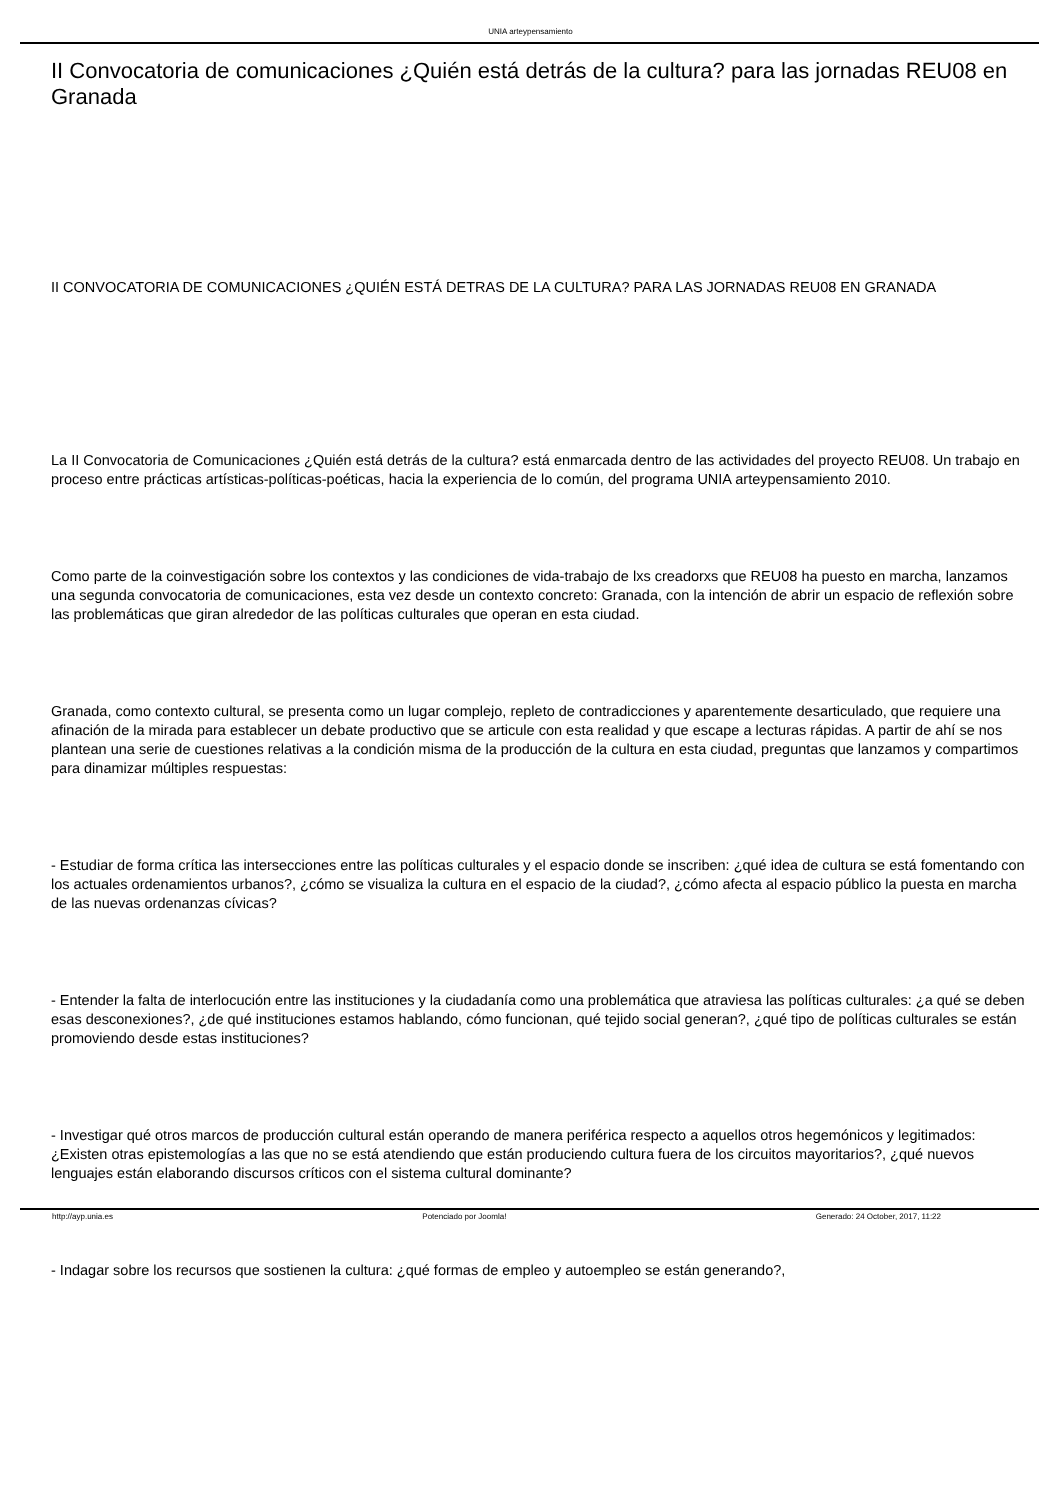UNIA arteypensamiento
II Convocatoria de comunicaciones ¿Quién está detrás de la cultura? para las jornadas REU08 en Granada
II CONVOCATORIA DE COMUNICACIONES ¿QUIÉN ESTÁ DETRAS DE LA CULTURA? PARA LAS JORNADAS REU08 EN GRANADA
La II Convocatoria de Comunicaciones ¿Quién está detrás de la cultura? está enmarcada dentro de las actividades del proyecto REU08. Un trabajo en proceso entre prácticas artísticas-políticas-poéticas, hacia la experiencia de lo común, del programa UNIA arteypensamiento 2010.
Como parte de la coinvestigación sobre los contextos y las condiciones de vida-trabajo de lxs creadorxs que REU08 ha puesto en marcha, lanzamos una segunda convocatoria de comunicaciones, esta vez desde un contexto concreto: Granada, con la intención de abrir un espacio de reflexión sobre las problemáticas que giran alrededor de las políticas culturales que operan en esta ciudad.
Granada, como contexto cultural, se presenta como un lugar complejo, repleto de contradicciones y aparentemente desarticulado, que requiere una afinación de la mirada para establecer un debate productivo que se articule con esta realidad y que escape a lecturas rápidas. A partir de ahí se nos plantean una serie de cuestiones relativas a la condición misma de la producción de la cultura en esta ciudad, preguntas que lanzamos y compartimos para dinamizar múltiples respuestas:
- Estudiar de forma crítica las intersecciones entre las políticas culturales y el espacio donde se inscriben: ¿qué idea de cultura se está fomentando con los actuales ordenamientos urbanos?, ¿cómo se visualiza la cultura en el espacio de la ciudad?, ¿cómo afecta al espacio público la puesta en marcha de las nuevas ordenanzas cívicas?
- Entender la falta de interlocución entre las instituciones y la ciudadanía como una problemática que atraviesa las políticas culturales: ¿a qué se deben esas desconexiones?, ¿de qué instituciones estamos hablando, cómo funcionan, qué tejido social generan?, ¿qué tipo de políticas culturales se están promoviendo desde estas instituciones?
- Investigar qué otros marcos de producción cultural están operando de manera periférica respecto a aquellos otros hegemónicos y legitimados: ¿Existen otras epistemologías a las que no se está atendiendo que están produciendo cultura fuera de los circuitos mayoritarios?, ¿qué nuevos lenguajes están elaborando discursos críticos con el sistema cultural dominante?
- Indagar sobre los recursos que sostienen la cultura: ¿qué formas de empleo y autoempleo se están generando?,
http://ayp.unia.es Potenciado por Joomla! Generado: 24 October, 2017, 11:22